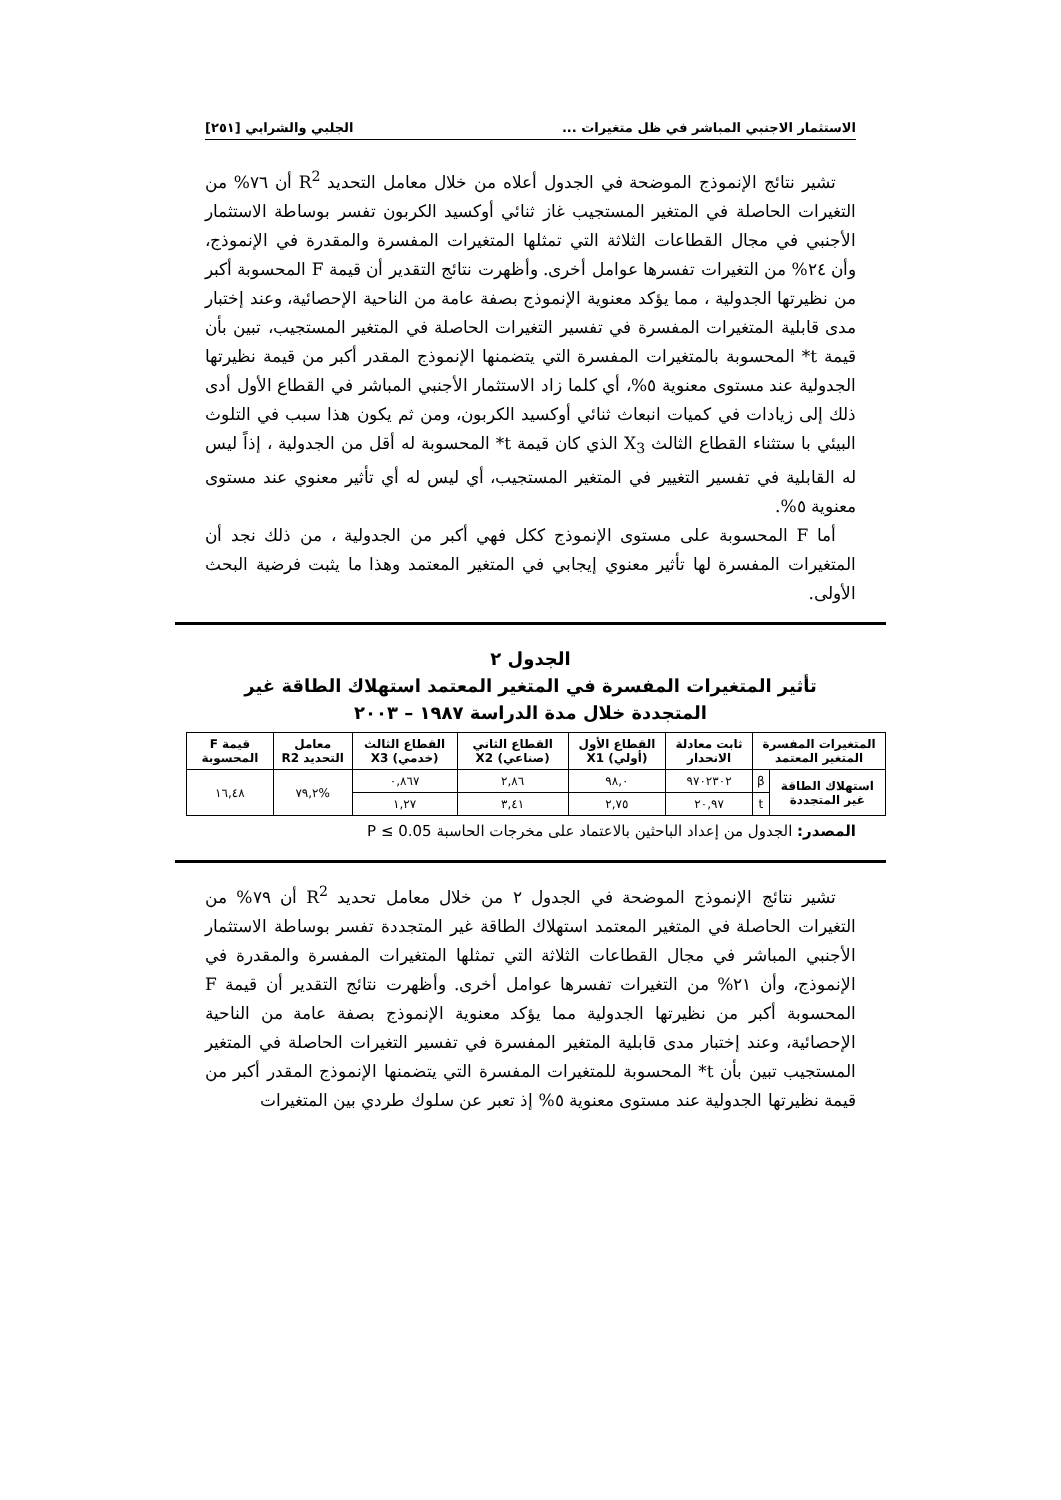الاستثمار الاجنبي المباشر في ظل متغيرات ... الجلبي والشرابي [٢٥١]
تشير نتائج الإنموذج الموضحة في الجدول أعلاه من خلال معامل التحديد R<sup>2</sup> أن ٧٦% من التغيرات الحاصلة في المتغير المستجيب غاز ثنائي أوكسيد الكربون تفسر بوساطة الاستثمار الأجنبي في مجال القطاعات الثلاثة التي تمثلها المتغيرات المفسرة والمقدرة في الإنموذج، وأن ٢٤% من التغيرات تفسرها عوامل أخرى. وأظهرت نتائج التقدير أن قيمة F المحسوبة أكبر من نظيرتها الجدولية ، مما يؤكد معنوية الإنموذج بصفة عامة من الناحية الإحصائية، وعند إختبار مدى قابلية المتغيرات المفسرة في تفسير التغيرات الحاصلة في المتغير المستجيب، تبين بأن قيمة t* المحسوبة بالمتغيرات المفسرة التي يتضمنها الإنموذج المقدر أكبر من قيمة نظيرتها الجدولية عند مستوى معنوية ٥%، أي كلما زاد الاستثمار الأجنبي المباشر في القطاع الأول أدى ذلك إلى زيادات في كميات انبعاث ثنائي أوكسيد الكربون، ومن ثم يكون هذا سبب في التلوث البيئي با ستثناء القطاع الثالث X<sub>3</sub> الذي كان قيمة t* المحسوبة له أقل من الجدولية ، إذاً ليس له القابلية في تفسير التغيير في المتغير المستجيب، أي ليس له أي تأثير معنوي عند مستوى معنوية ٥%.
أما F المحسوبة على مستوى الإنموذج ككل فهي أكبر من الجدولية ، من ذلك نجد أن المتغيرات المفسرة لها تأثير معنوي إيجابي في المتغير المعتمد وهذا ما يثبت فرضية البحث الأولى.
الجدول ٢
تأثير المتغيرات المفسرة في المتغير المعتمد استهلاك الطاقة غير المتجددة خلال مدة الدراسة ١٩٨٧ – ٢٠٠٣
| المتغيرات المفسرة المتغير المعتمد | | ثابت معادلة الانحدار | القطاع الأول (أولي) X1 | القطاع الثاني (صناعي) X2 | القطاع الثالث (خدمي) X3 | معامل التحديد R2 | قيمة F المحسوبة |
| --- | --- | --- | --- | --- | --- | --- | --- |
| استهلاك الطاقة غير المتجددة | β | ٩٧٠٢٣٠٢ | ٩٨,٠ | ٢,٨٦ | ٠,٨٦٧ | %٧٩,٢ | ١٦,٤٨ |
| | t | ٢٠,٩٧ | ٢,٧٥ | ٣,٤١ | ١,٢٧ | | |
المصدر: الجدول من إعداد الباحثين بالاعتماد على مخرجات الحاسبة P ≤ 0.05
تشير نتائج الإنموذج الموضحة في الجدول ٢ من خلال معامل تحديد R<sup>2</sup> أن ٧٩% من التغيرات الحاصلة في المتغير المعتمد استهلاك الطاقة غير المتجددة تفسر بوساطة الاستثمار الأجنبي المباشر في مجال القطاعات الثلاثة التي تمثلها المتغيرات المفسرة والمقدرة في الإنموذج، وأن ٢١% من التغيرات تفسرها عوامل أخرى. وأظهرت نتائج التقدير أن قيمة F المحسوبة أكبر من نظيرتها الجدولية مما يؤكد معنوية الإنموذج بصفة عامة من الناحية الإحصائية، وعند إختبار مدى قابلية المتغير المفسرة في تفسير التغيرات الحاصلة في المتغير المستجيب تبين بأن t* المحسوبة للمتغيرات المفسرة التي يتضمنها الإنموذج المقدر أكبر من قيمة نظيرتها الجدولية عند مستوى معنوية ٥% إذ تعبر عن سلوك طردي بين المتغيرات